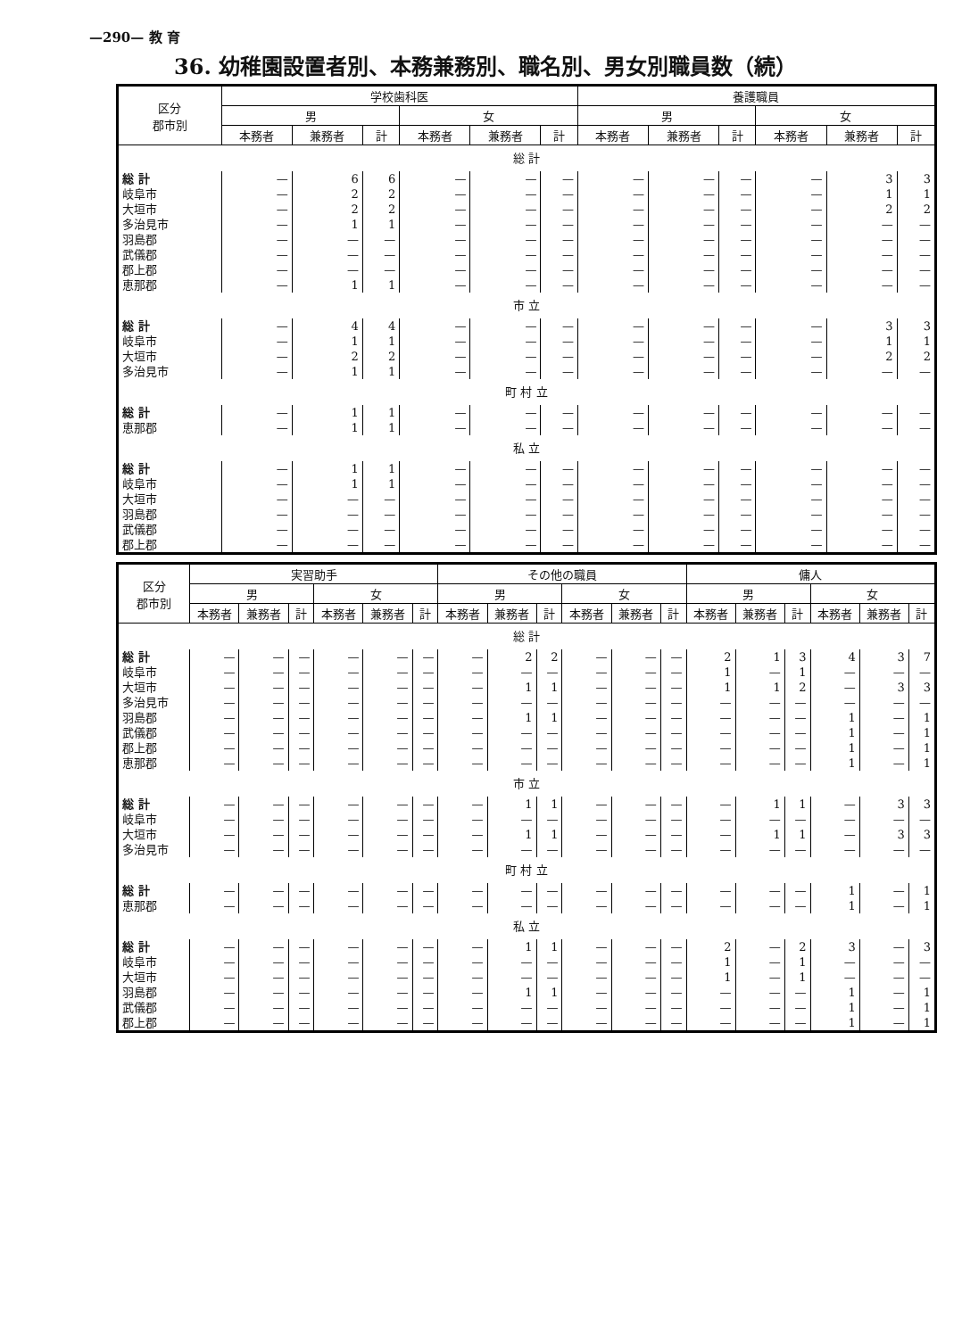—290— 教 育
36. 幼稚園設置者別、本務兼務別、職名別、男女別職員数（続）
| 区分 郡市別 | 学校歯科医 | | | | | | 養護職員 | | | | | |
| --- | --- | --- | --- | --- | --- | --- | --- | --- | --- | --- | --- | --- |
| | 男 | | | 女 | | | 男 | | | 女 | | |
| | 本務者 | 兼務者 | 計 | 本務者 | 兼務者 | 計 | 本務者 | 兼務者 | 計 | 本務者 | 兼務者 | 計 |
| 総 計 | | | | | | | | | | | | |
| 総 計 | — | 6 | 6 | — | — | — | — | — | — | — | 3 | 3 |
| 岐阜市 | — | 2 | 2 | — | — | — | — | — | — | — | 1 | 1 |
| 大垣市 | — | 2 | 2 | — | — | — | — | — | — | — | 2 | 2 |
| 多治見市 | — | 1 | 1 | — | — | — | — | — | — | — | — | — |
| 羽島郡 | — | — | — | — | — | — | — | — | — | — | — | — |
| 武儀郡 | — | — | — | — | — | — | — | — | — | — | — | — |
| 郡上郡 | — | — | — | — | — | — | — | — | — | — | — | — |
| 恵那郡 | — | 1 | 1 | — | — | — | — | — | — | — | — | — |
| 市 立 | | | | | | | | | | | | |
| 総 計 | — | 4 | 4 | — | — | — | — | — | — | — | 3 | 3 |
| 岐阜市 | — | 1 | 1 | — | — | — | — | — | — | — | 1 | 1 |
| 大垣市 | — | 2 | 2 | — | — | — | — | — | — | — | 2 | 2 |
| 多治見市 | — | 1 | 1 | — | — | — | — | — | — | — | — | — |
| 町 村 立 | | | | | | | | | | | | |
| 総 計 | — | 1 | 1 | — | — | — | — | — | — | — | — | — |
| 恵那郡 | — | 1 | 1 | — | — | — | — | — | — | — | — | — |
| 私 立 | | | | | | | | | | | | |
| 総 計 | — | 1 | 1 | — | — | — | — | — | — | — | — | — |
| 岐阜市 | — | 1 | 1 | — | — | — | — | — | — | — | — | — |
| 大垣市 | — | — | — | — | — | — | — | — | — | — | — | — |
| 羽島郡 | — | — | — | — | — | — | — | — | — | — | — | — |
| 武儀郡 | — | — | — | — | — | — | — | — | — | — | — | — |
| 郡上郡 | — | — | — | — | — | — | — | — | — | — | — | — |
| 区分 郡市別 | 実習助手 | | | | | | その他の職員 | | | | | | 傭人 | | | | | |
| --- | --- | --- | --- | --- | --- | --- | --- | --- | --- | --- | --- | --- | --- | --- | --- | --- | --- | --- |
| | 男 | | | 女 | | | 男 | | | 女 | | | 男 | | | 女 | | |
| | 本務者 | 兼務者 | 計 | 本務者 | 兼務者 | 計 | 本務者 | 兼務者 | 計 | 本務者 | 兼務者 | 計 | 本務者 | 兼務者 | 計 | 本務者 | 兼務者 | 計 |
| 総 計 | | | | | | | | | | | | | | | | | | |
| 総 計 | — | — | — | — | — | — | — | 2 | 2 | — | — | — | 2 | 1 | 3 | 4 | 3 | 7 |
| 岐阜市 | — | — | — | — | — | — | — | — | — | — | — | — | 1 | — | 1 | — | — | — |
| 大垣市 | — | — | — | — | — | — | — | 1 | 1 | — | — | — | 1 | 1 | 2 | — | 3 | 3 |
| 多治見市 | — | — | — | — | — | — | — | — | — | — | — | — | — | — | — | — | — | — |
| 羽島郡 | — | — | — | — | — | — | — | 1 | 1 | — | — | — | — | — | — | 1 | — | 1 |
| 武儀郡 | — | — | — | — | — | — | — | — | — | — | — | — | — | — | — | 1 | — | 1 |
| 郡上郡 | — | — | — | — | — | — | — | — | — | — | — | — | — | — | — | 1 | — | 1 |
| 恵那郡 | — | — | — | — | — | — | — | — | — | — | — | — | — | — | — | 1 | — | 1 |
| 市 立 | | | | | | | | | | | | | | | | | | |
| 総 計 | — | — | — | — | — | — | — | 1 | 1 | — | — | — | — | 1 | 1 | — | 3 | 3 |
| 岐阜市 | — | — | — | — | — | — | — | — | — | — | — | — | — | — | — | — | — | — |
| 大垣市 | — | — | — | — | — | — | — | 1 | 1 | — | — | — | — | 1 | 1 | — | 3 | 3 |
| 多治見市 | — | — | — | — | — | — | — | — | — | — | — | — | — | — | — | — | — | — |
| 町 村 立 | | | | | | | | | | | | | | | | | | |
| 総 計 | — | — | — | — | — | — | — | — | — | — | — | — | — | — | — | 1 | — | 1 |
| 恵那郡 | — | — | — | — | — | — | — | — | — | — | — | — | — | — | — | 1 | — | 1 |
| 私 立 | | | | | | | | | | | | | | | | | | |
| 総 計 | — | — | — | — | — | — | — | 1 | 1 | — | — | — | 2 | — | 2 | 3 | — | 3 |
| 岐阜市 | — | — | — | — | — | — | — | — | — | — | — | — | 1 | — | 1 | — | — | — |
| 大垣市 | — | — | — | — | — | — | — | — | — | — | — | — | 1 | — | 1 | — | — | — |
| 羽島郡 | — | — | — | — | — | — | — | 1 | 1 | — | — | — | — | — | — | 1 | — | 1 |
| 武儀郡 | — | — | — | — | — | — | — | — | — | — | — | — | — | — | — | 1 | — | 1 |
| 郡上郡 | — | — | — | — | — | — | — | — | — | — | — | — | — | — | — | 1 | — | 1 |